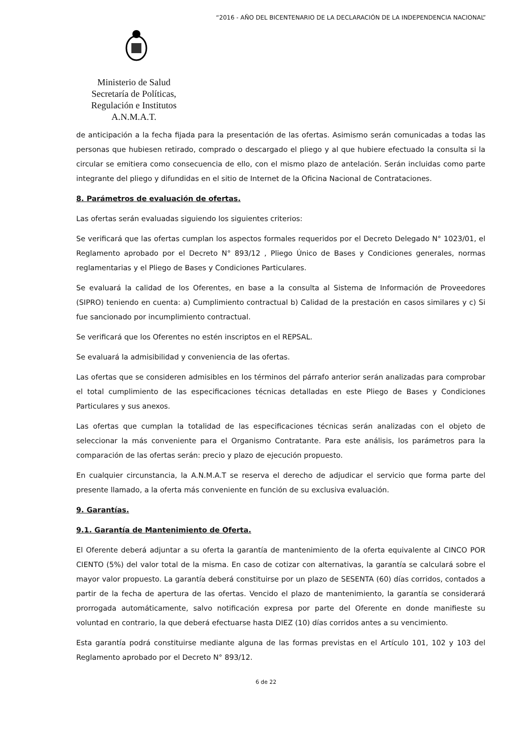“2016 - AÑO DEL BICENTENARIO DE LA DECLARACIÓN DE LA INDEPENDENCIA NACIONAL”
Ministerio de Salud
Secretaría de Políticas,
Regulación e Institutos
A.N.M.A.T.
de anticipación a la fecha fijada para la presentación de las ofertas. Asimismo serán comunicadas a todas las personas que hubiesen retirado, comprado o descargado el pliego y al que hubiere efectuado la consulta si la circular se emitiera como consecuencia de ello, con el mismo plazo de antelación. Serán incluidas como parte integrante del pliego y difundidas en el sitio de Internet de la Oficina Nacional de Contrataciones.
8. Parámetros de evaluación de ofertas.
Las ofertas serán evaluadas siguiendo los siguientes criterios:
Se verificará que las ofertas cumplan los aspectos formales requeridos por el Decreto Delegado N° 1023/01, el Reglamento aprobado por el Decreto N° 893/12 , Pliego Único de Bases y Condiciones generales, normas reglamentarias y el Pliego de Bases y Condiciones Particulares.
Se evaluará la calidad de los Oferentes, en base a la consulta al Sistema de Información de Proveedores (SIPRO) teniendo en cuenta: a) Cumplimiento contractual b) Calidad de la prestación en casos similares y c) Si fue sancionado por incumplimiento contractual.
Se verificará que los Oferentes no estén inscriptos en el REPSAL.
Se evaluará la admisibilidad y conveniencia de las ofertas.
Las ofertas que se consideren admisibles en los términos del párrafo anterior serán analizadas para comprobar el total cumplimiento de las especificaciones técnicas detalladas en este Pliego de Bases y Condiciones Particulares y sus anexos.
Las ofertas que cumplan la totalidad de las especificaciones técnicas serán analizadas con el objeto de seleccionar la más conveniente para el Organismo Contratante. Para este análisis, los parámetros para la comparación de las ofertas serán: precio y plazo de ejecución propuesto.
En cualquier circunstancia, la A.N.M.A.T se reserva el derecho de adjudicar el servicio que forma parte del presente llamado, a la oferta más conveniente en función de su exclusiva evaluación.
9. Garantías.
9.1. Garantía de Mantenimiento de Oferta.
El Oferente deberá adjuntar a su oferta la garantía de mantenimiento de la oferta equivalente al CINCO POR CIENTO (5%) del valor total de la misma. En caso de cotizar con alternativas, la garantía se calculará sobre el mayor valor propuesto. La garantía deberá constituirse por un plazo de SESENTA (60) días corridos, contados a partir de la fecha de apertura de las ofertas. Vencido el plazo de mantenimiento, la garantía se considerará prorrogada automáticamente, salvo notificación expresa por parte del Oferente en donde manifieste su voluntad en contrario, la que deberá efectuarse hasta DIEZ (10) días corridos antes a su vencimiento.
Esta garantía podrá constituirse mediante alguna de las formas previstas en el Artículo 101, 102 y 103 del Reglamento aprobado por el Decreto N° 893/12.
6 de 22